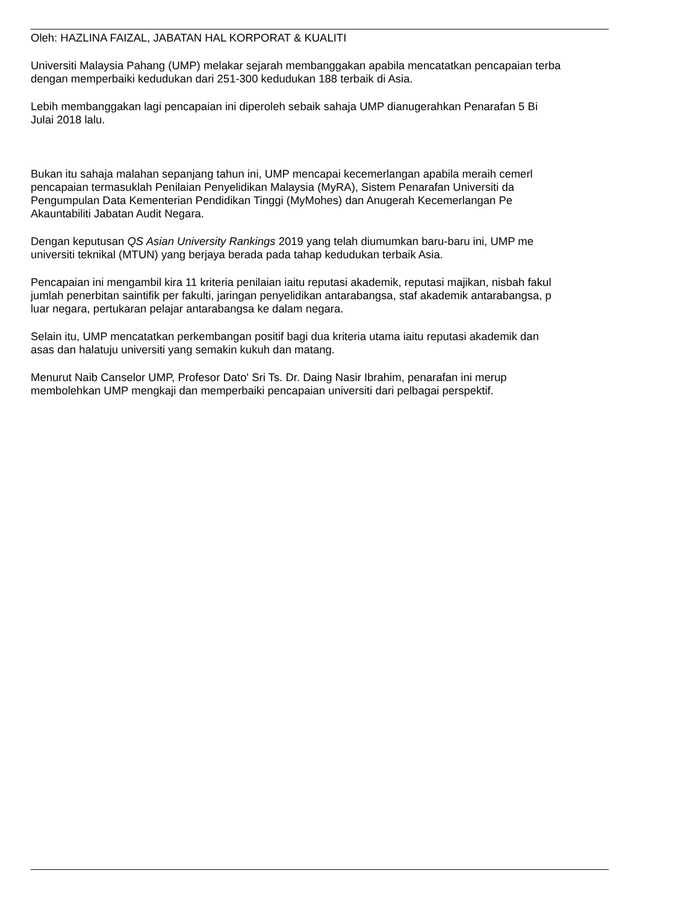Oleh: HAZLINA FAIZAL, JABATAN HAL KORPORAT & KUALITI
Universiti Malaysia Pahang (UMP) melakar sejarah membanggakan apabila mencatatkan pencapaian terba
dengan memperbaiki kedudukan dari 251-300 kedudukan 188 terbaik di Asia.
Lebih membanggakan lagi pencapaian ini diperoleh sebaik sahaja UMP dianugerahkan Penarafan 5 Bi
Julai 2018 lalu.
Bukan itu sahaja malahan sepanjang tahun ini, UMP mencapai kecemerlangan apabila meraih cemerl
pencapaian termasuklah Penilaian Penyelidikan Malaysia (MyRA), Sistem Penarafan Universiti da
Pengumpulan Data Kementerian Pendidikan Tinggi (MyMohes) dan Anugerah Kecemerlangan Pe
Akauntabiliti Jabatan Audit Negara.
Dengan keputusan QS Asian University Rankings 2019 yang telah diumumkan baru-baru ini, UMP me
universiti teknikal (MTUN) yang berjaya berada pada tahap kedudukan terbaik Asia.
Pencapaian ini mengambil kira 11 kriteria penilaian iaitu reputasi akademik, reputasi majikan, nisbah fakul
jumlah penerbitan saintifik per fakulti, jaringan penyelidikan antarabangsa, staf akademik antarabangsa, p
luar negara, pertukaran pelajar antarabangsa ke dalam negara.
Selain itu, UMP mencatatkan perkembangan positif bagi dua kriteria utama iaitu reputasi akademik dan
asas dan halatuju universiti yang semakin kukuh dan matang.
Menurut Naib Canselor UMP, Profesor Dato' Sri Ts. Dr. Daing Nasir Ibrahim, penarafan ini merup
membolehkan UMP mengkaji dan memperbaiki pencapaian universiti dari pelbagai perspektif.